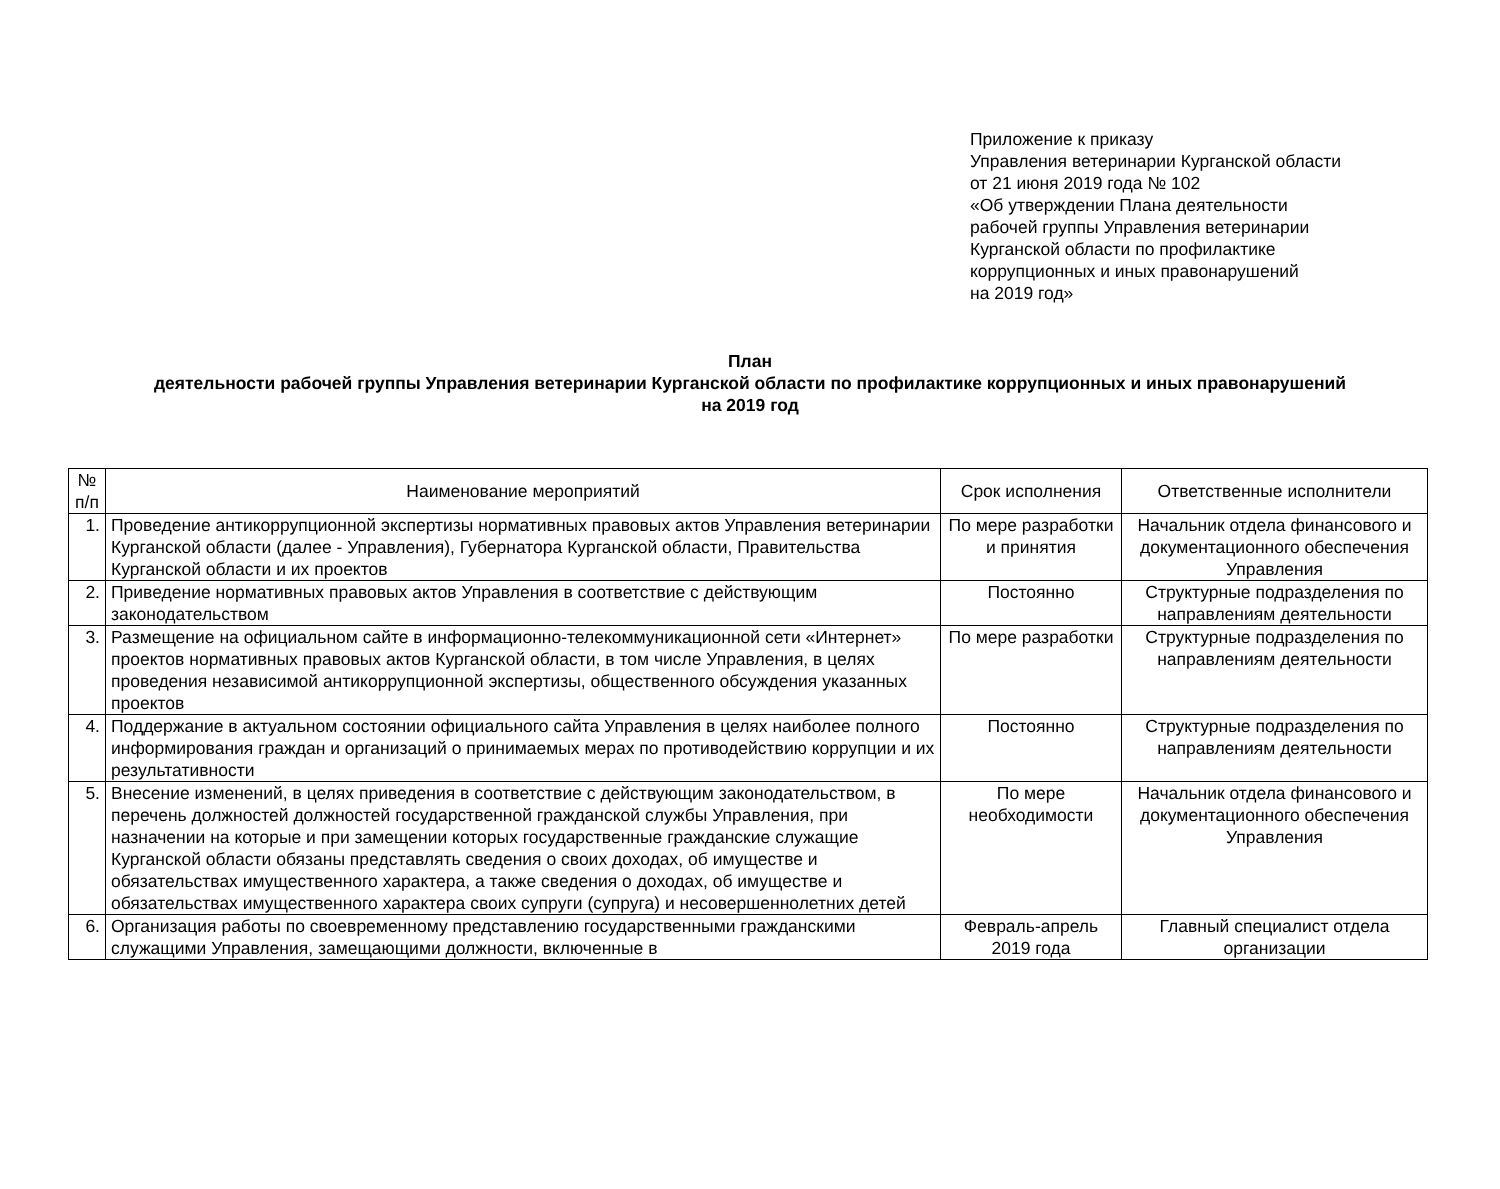Приложение к приказу
Управления ветеринарии Курганской области
от 21 июня 2019 года № 102
«Об утверждении Плана деятельности
рабочей группы Управления ветеринарии
Курганской области по профилактике
коррупционных и иных правонарушений
на 2019 год»
План
деятельности рабочей группы Управления ветеринарии Курганской области по профилактике коррупционных и иных правонарушений на 2019 год
| № п/п | Наименование мероприятий | Срок исполнения | Ответственные исполнители |
| --- | --- | --- | --- |
| 1. | Проведение антикоррупционной экспертизы нормативных правовых актов Управления ветеринарии Курганской области (далее - Управления), Губернатора Курганской области, Правительства Курганской области и их проектов | По мере разработки и принятия | Начальник отдела финансового и документационного обеспечения Управления |
| 2. | Приведение нормативных правовых актов Управления в соответствие с действующим законодательством | Постоянно | Структурные подразделения по направлениям деятельности |
| 3. | Размещение на официальном сайте в информационно-телекоммуникационной сети «Интернет» проектов нормативных правовых актов Курганской области, в том числе Управления, в целях проведения независимой антикоррупционной экспертизы, общественного обсуждения указанных проектов | По мере разработки | Структурные подразделения по направлениям деятельности |
| 4. | Поддержание в актуальном состоянии официального сайта Управления в целях наиболее полного информирования граждан и организаций о принимаемых мерах по противодействию коррупции и их результативности | Постоянно | Структурные подразделения по направлениям деятельности |
| 5. | Внесение изменений, в целях приведения в соответствие с действующим законодательством, в перечень должностей должностей государственной гражданской службы Управления, при назначении на которые и при замещении которых государственные гражданские служащие Курганской области обязаны представлять сведения о своих доходах, об имуществе и обязательствах имущественного характера, а также сведения о доходах, об имуществе и обязательствах имущественного характера своих супруги (супруга) и несовершеннолетних детей | По мере необходимости | Начальник отдела финансового и документационного обеспечения Управления |
| 6. | Организация работы по своевременному представлению государственными гражданскими служащими Управления, замещающими должности, включенные в | Февраль-апрель 2019 года | Главный специалист отдела организации |